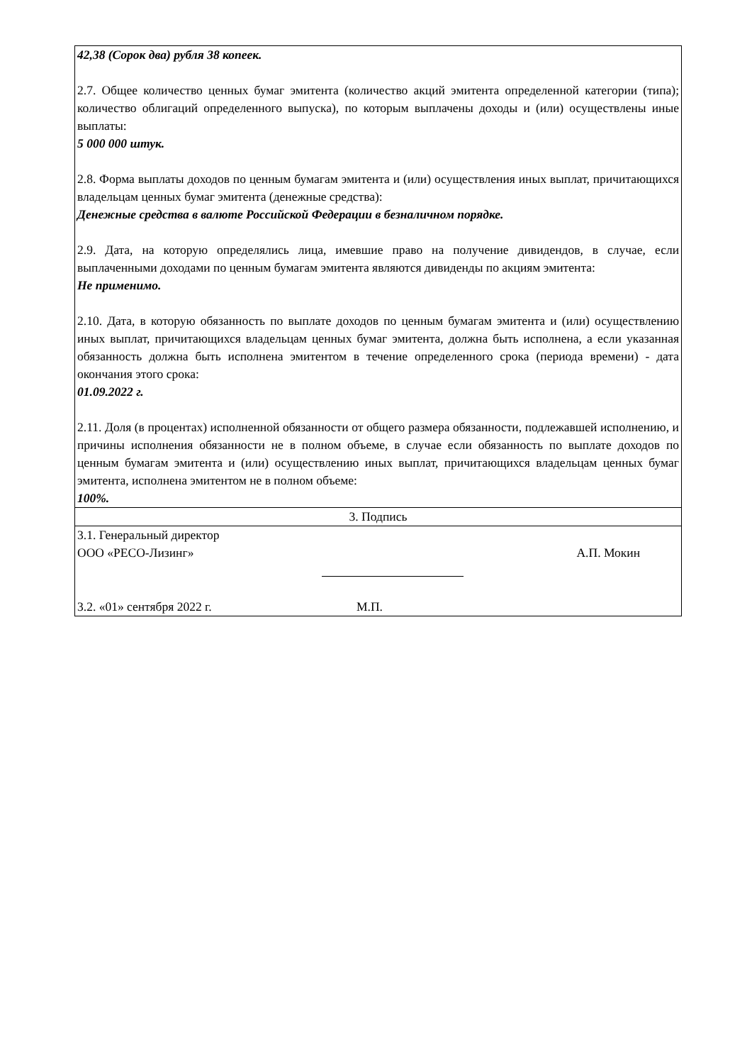| 42,38 (Сорок два) рубля 38 копеек. 2.7. Общее количество ценных бумаг эмитента (количество акций эмитента определенной категории (типа); количество облигаций определенного выпуска), по которым выплачены доходы и (или) осуществлены иные выплаты: 5 000 000 штук. 2.8. Форма выплаты доходов по ценным бумагам эмитента и (или) осуществления иных выплат, причитающихся владельцам ценных бумаг эмитента (денежные средства): Денежные средства в валюте Российской Федерации в безналичном порядке. 2.9. Дата, на которую определялись лица, имевшие право на получение дивидендов, в случае, если выплаченными доходами по ценным бумагам эмитента являются дивиденды по акциям эмитента: Не применимо. 2.10. Дата, в которую обязанность по выплате доходов по ценным бумагам эмитента и (или) осуществлению иных выплат, причитающихся владельцам ценных бумаг эмитента, должна быть исполнена, а если указанная обязанность должна быть исполнена эмитентом в течение определенного срока (периода времени) - дата окончания этого срока: 01.09.2022 г. 2.11. Доля (в процентах) исполненной обязанности от общего размера обязанности, подлежавшей исполнению, и причины исполнения обязанности не в полном объеме, в случае если обязанность по выплате доходов по ценным бумагам эмитента и (или) осуществлению иных выплат, причитающихся владельцам ценных бумаг эмитента, исполнена эмитентом не в полном объеме: 100%. |
| 3. Подпись |
| 3.1. Генеральный директор ООО «РЕСО-Лизинг» А.П. Мокин 3.2. «01» сентября 2022 г. М.П. |